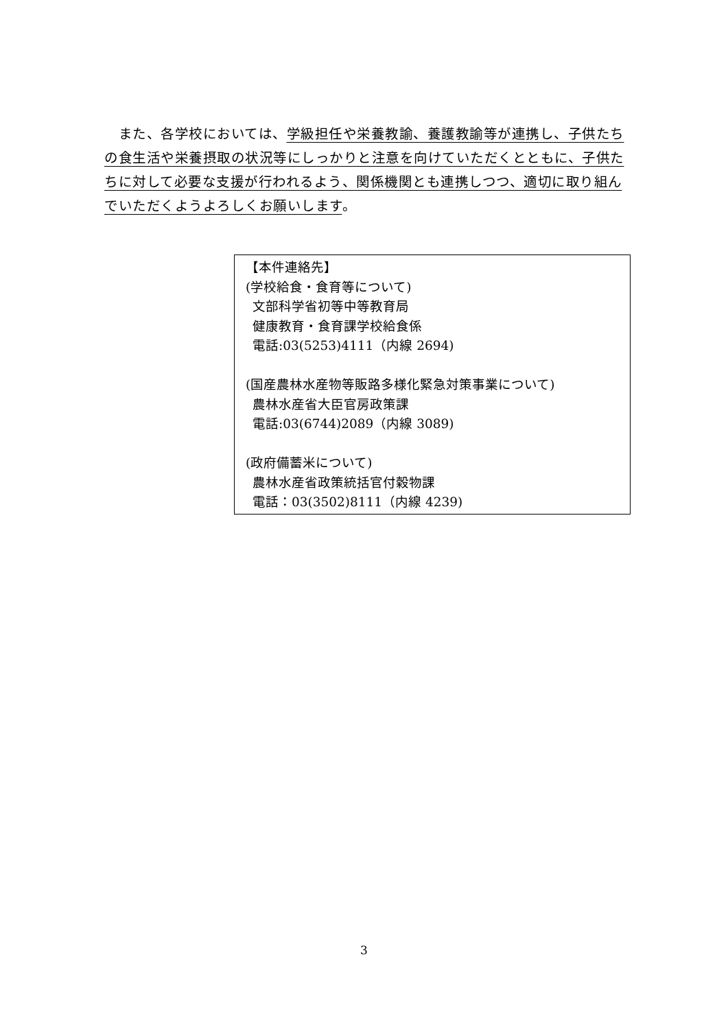また、各学校においては、学級担任や栄養教諭、養護教諭等が連携し、子供たちの食生活や栄養摂取の状況等にしっかりと注意を向けていただくとともに、子供たちに対して必要な支援が行われるよう、関係機関とも連携しつつ、適切に取り組んでいただくようよろしくお願いします。
【本件連絡先】
(学校給食・食育等について)
文部科学省初等中等教育局
健康教育・食育課学校給食係
電話:03(5253)4111（内線 2694)
(国産農林水産物等販路多様化緊急対策事業について)
農林水産省大臣官房政策課
電話:03(6744)2089（内線 3089)
(政府備蓄米について)
農林水産省政策統括官付穀物課
電話：03(3502)8111（内線 4239)
3